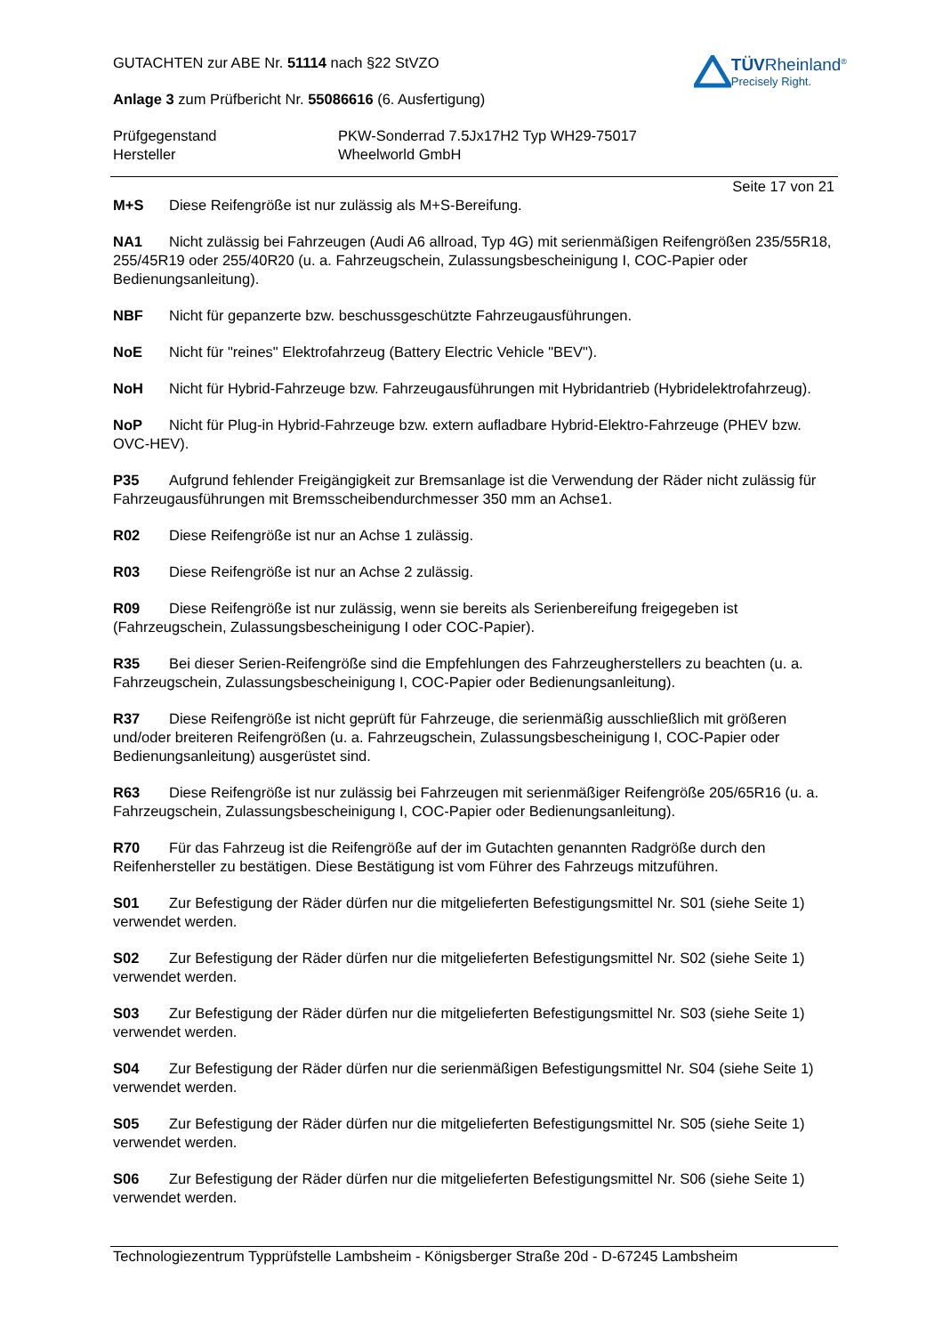GUTACHTEN zur ABE Nr. 51114 nach §22 StVZO
Anlage 3 zum Prüfbericht Nr. 55086616 (6. Ausfertigung)
TÜVRheinland<sup>®</sup>
Precisely Right.
Prüfgegenstand
Hersteller
PKW-Sonderrad 7.5Jx17H2 Typ WH29-75017
Wheelworld GmbH
Seite 17 von 21
M+S Diese Reifengröße ist nur zulässig als M+S-Bereifung.
NA1 Nicht zulässig bei Fahrzeugen (Audi A6 allroad, Typ 4G) mit serienmäßigen Reifengrößen 235/55R18, 255/45R19 oder 255/40R20 (u. a. Fahrzeugschein, Zulassungsbescheinigung I, COC-Papier oder Bedienungsanleitung).
NBF Nicht für gepanzerte bzw. beschussgeschützte Fahrzeugausführungen.
NoE Nicht für "reines" Elektrofahrzeug (Battery Electric Vehicle "BEV").
NoH Nicht für Hybrid-Fahrzeuge bzw. Fahrzeugausführungen mit Hybridantrieb (Hybridelektrofahrzeug).
NoP Nicht für Plug-in Hybrid-Fahrzeuge bzw. extern aufladbare Hybrid-Elektro-Fahrzeuge (PHEV bzw. OVC-HEV).
P35 Aufgrund fehlender Freigängigkeit zur Bremsanlage ist die Verwendung der Räder nicht zulässig für Fahrzeugausführungen mit Bremsscheibendurchmesser 350 mm an Achse1.
R02 Diese Reifengröße ist nur an Achse 1 zulässig.
R03 Diese Reifengröße ist nur an Achse 2 zulässig.
R09 Diese Reifengröße ist nur zulässig, wenn sie bereits als Serienbereifung freigegeben ist (Fahrzeugschein, Zulassungsbescheinigung I oder COC-Papier).
R35 Bei dieser Serien-Reifengröße sind die Empfehlungen des Fahrzeugherstellers zu beachten (u. a. Fahrzeugschein, Zulassungsbescheinigung I, COC-Papier oder Bedienungsanleitung).
R37 Diese Reifengröße ist nicht geprüft für Fahrzeuge, die serienmäßig ausschließlich mit größeren und/oder breiteren Reifengrößen (u. a. Fahrzeugschein, Zulassungsbescheinigung I, COC-Papier oder Bedienungsanleitung) ausgerüstet sind.
R63 Diese Reifengröße ist nur zulässig bei Fahrzeugen mit serienmäßiger Reifengröße 205/65R16 (u. a. Fahrzeugschein, Zulassungsbescheinigung I, COC-Papier oder Bedienungsanleitung).
R70 Für das Fahrzeug ist die Reifengröße auf der im Gutachten genannten Radgröße durch den Reifenhersteller zu bestätigen. Diese Bestätigung ist vom Führer des Fahrzeugs mitzuführen.
S01 Zur Befestigung der Räder dürfen nur die mitgelieferten Befestigungsmittel Nr. S01 (siehe Seite 1) verwendet werden.
S02 Zur Befestigung der Räder dürfen nur die mitgelieferten Befestigungsmittel Nr. S02 (siehe Seite 1) verwendet werden.
S03 Zur Befestigung der Räder dürfen nur die mitgelieferten Befestigungsmittel Nr. S03 (siehe Seite 1) verwendet werden.
S04 Zur Befestigung der Räder dürfen nur die serienmäßigen Befestigungsmittel Nr. S04 (siehe Seite 1) verwendet werden.
S05 Zur Befestigung der Räder dürfen nur die mitgelieferten Befestigungsmittel Nr. S05 (siehe Seite 1) verwendet werden.
S06 Zur Befestigung der Räder dürfen nur die mitgelieferten Befestigungsmittel Nr. S06 (siehe Seite 1) verwendet werden.
Technologiezentrum Typprüfstelle Lambsheim - Königsberger Straße 20d - D-67245 Lambsheim